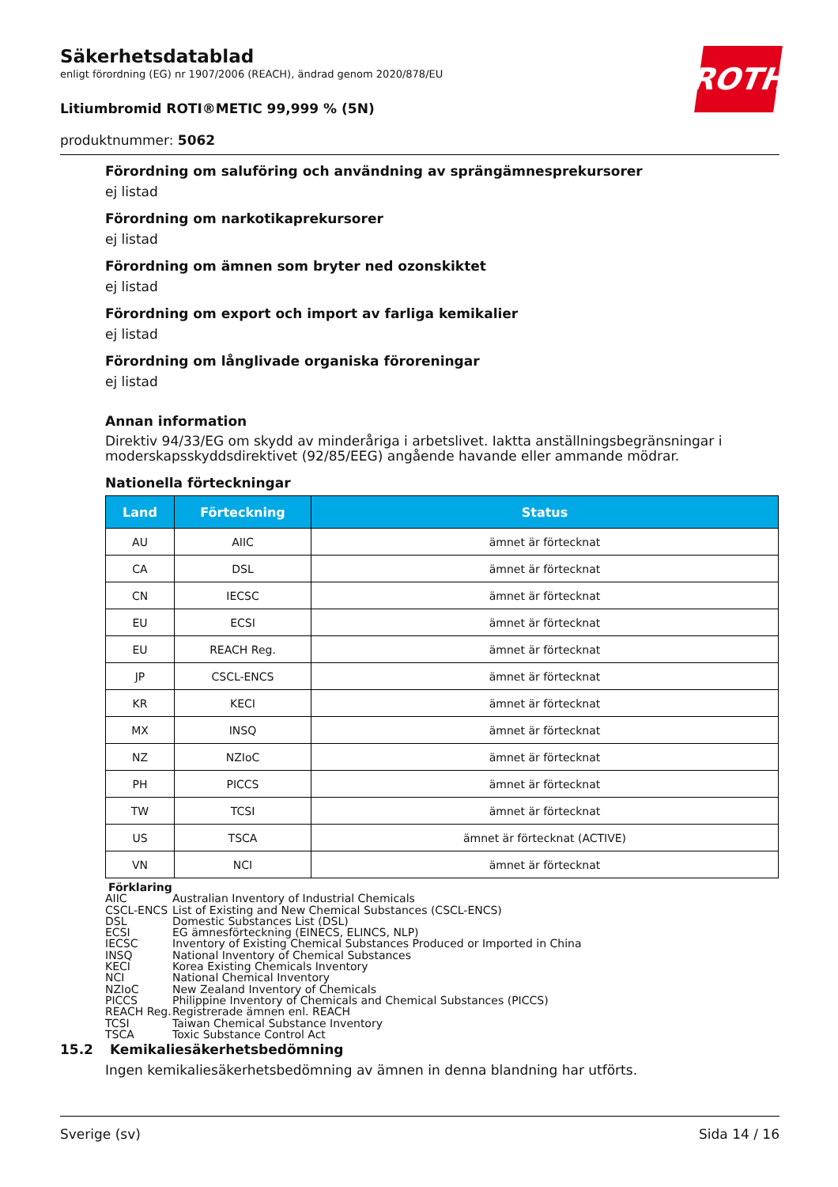Säkerhetsdatablad
enligt förordning (EG) nr 1907/2006 (REACH), ändrad genom 2020/878/EU
Litiumbromid ROTI®METIC 99,999 % (5N)
produktnummer: 5062
ROTH
Förordning om saluföring och användning av sprängämnesprekursorer
ej listad
Förordning om narkotikaprekursorer
ej listad
Förordning om ämnen som bryter ned ozonskiktet
ej listad
Förordning om export och import av farliga kemikalier
ej listad
Förordning om långlivade organiska föroreningar
ej listad
Annan information
Direktiv 94/33/EG om skydd av minderåriga i arbetslivet. Iaktta anställningsbegränsningar i moderskapsskyddsdirektivet (92/85/EEG) angående havande eller ammande mödrar.
Nationella förteckningar
| Land | Förteckning | Status |
| --- | --- | --- |
| AU | AIIC | ämnet är förtecknat |
| CA | DSL | ämnet är förtecknat |
| CN | IECSC | ämnet är förtecknat |
| EU | ECSI | ämnet är förtecknat |
| EU | REACH Reg. | ämnet är förtecknat |
| JP | CSCL-ENCS | ämnet är förtecknat |
| KR | KECI | ämnet är förtecknat |
| MX | INSQ | ämnet är förtecknat |
| NZ | NZIoC | ämnet är förtecknat |
| PH | PICCS | ämnet är förtecknat |
| TW | TCSI | ämnet är förtecknat |
| US | TSCA | ämnet är förtecknat (ACTIVE) |
| VN | NCI | ämnet är förtecknat |
Förklaring
AIIC Australian Inventory of Industrial Chemicals
CSCL-ENCS List of Existing and New Chemical Substances (CSCL-ENCS)
DSL Domestic Substances List (DSL)
ECSI EG ämnesförteckning (EINECS, ELINCS, NLP)
IECSC Inventory of Existing Chemical Substances Produced or Imported in China
INSQ National Inventory of Chemical Substances
KECI Korea Existing Chemicals Inventory
NCI National Chemical Inventory
NZIoC New Zealand Inventory of Chemicals
PICCS Philippine Inventory of Chemicals and Chemical Substances (PICCS)
REACH Reg. Registrerade ämnen enl. REACH
TCSI Taiwan Chemical Substance Inventory
TSCA Toxic Substance Control Act
15.2 Kemikaliesäkerhetsbedömning
Ingen kemikaliesäkerhetsbedömning av ämnen in denna blandning har utförts.
Sverige (sv) Sida 14 / 16